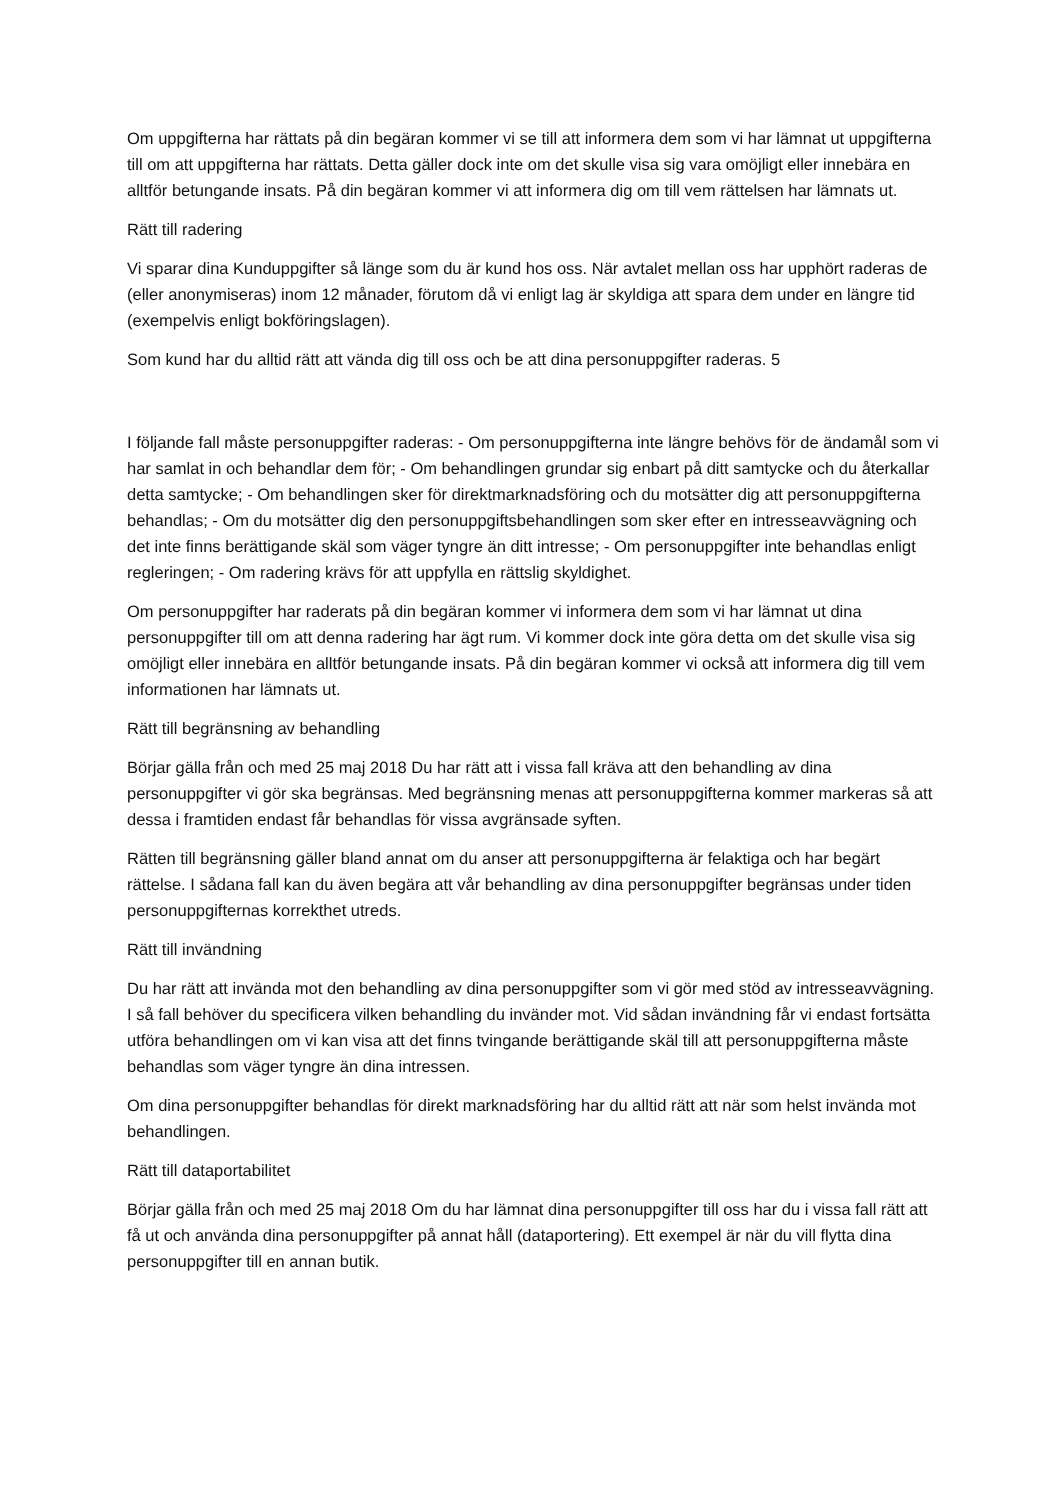Om uppgifterna har rättats på din begäran kommer vi se till att informera dem som vi har lämnat ut uppgifterna till om att uppgifterna har rättats. Detta gäller dock inte om det skulle visa sig vara omöjligt eller innebära en alltför betungande insats. På din begäran kommer vi att informera dig om till vem rättelsen har lämnats ut.
Rätt till radering
Vi sparar dina Kunduppgifter så länge som du är kund hos oss. När avtalet mellan oss har upphört raderas de (eller anonymiseras) inom 12 månader, förutom då vi enligt lag är skyldiga att spara dem under en längre tid (exempelvis enligt bokföringslagen).
Som kund har du alltid rätt att vända dig till oss och be att dina personuppgifter raderas. 5
I följande fall måste personuppgifter raderas: - Om personuppgifterna inte längre behövs för de ändamål som vi har samlat in och behandlar dem för; - Om behandlingen grundar sig enbart på ditt samtycke och du återkallar detta samtycke; - Om behandlingen sker för direktmarknadsföring och du motsätter dig att personuppgifterna behandlas; - Om du motsätter dig den personuppgiftsbehandlingen som sker efter en intresseavvägning och det inte finns berättigande skäl som väger tyngre än ditt intresse; - Om personuppgifter inte behandlas enligt regleringen; - Om radering krävs för att uppfylla en rättslig skyldighet.
Om personuppgifter har raderats på din begäran kommer vi informera dem som vi har lämnat ut dina personuppgifter till om att denna radering har ägt rum. Vi kommer dock inte göra detta om det skulle visa sig omöjligt eller innebära en alltför betungande insats. På din begäran kommer vi också att informera dig till vem informationen har lämnats ut.
Rätt till begränsning av behandling
Börjar gälla från och med 25 maj 2018 Du har rätt att i vissa fall kräva att den behandling av dina personuppgifter vi gör ska begränsas. Med begränsning menas att personuppgifterna kommer markeras så att dessa i framtiden endast får behandlas för vissa avgränsade syften.
Rätten till begränsning gäller bland annat om du anser att personuppgifterna är felaktiga och har begärt rättelse. I sådana fall kan du även begära att vår behandling av dina personuppgifter begränsas under tiden personuppgifternas korrekthet utreds.
Rätt till invändning
Du har rätt att invända mot den behandling av dina personuppgifter som vi gör med stöd av intresseavvägning. I så fall behöver du specificera vilken behandling du invänder mot. Vid sådan invändning får vi endast fortsätta utföra behandlingen om vi kan visa att det finns tvingande berättigande skäl till att personuppgifterna måste behandlas som väger tyngre än dina intressen.
Om dina personuppgifter behandlas för direkt marknadsföring har du alltid rätt att när som helst invända mot behandlingen.
Rätt till dataportabilitet
Börjar gälla från och med 25 maj 2018 Om du har lämnat dina personuppgifter till oss har du i vissa fall rätt att få ut och använda dina personuppgifter på annat håll (dataportering). Ett exempel är när du vill flytta dina personuppgifter till en annan butik.